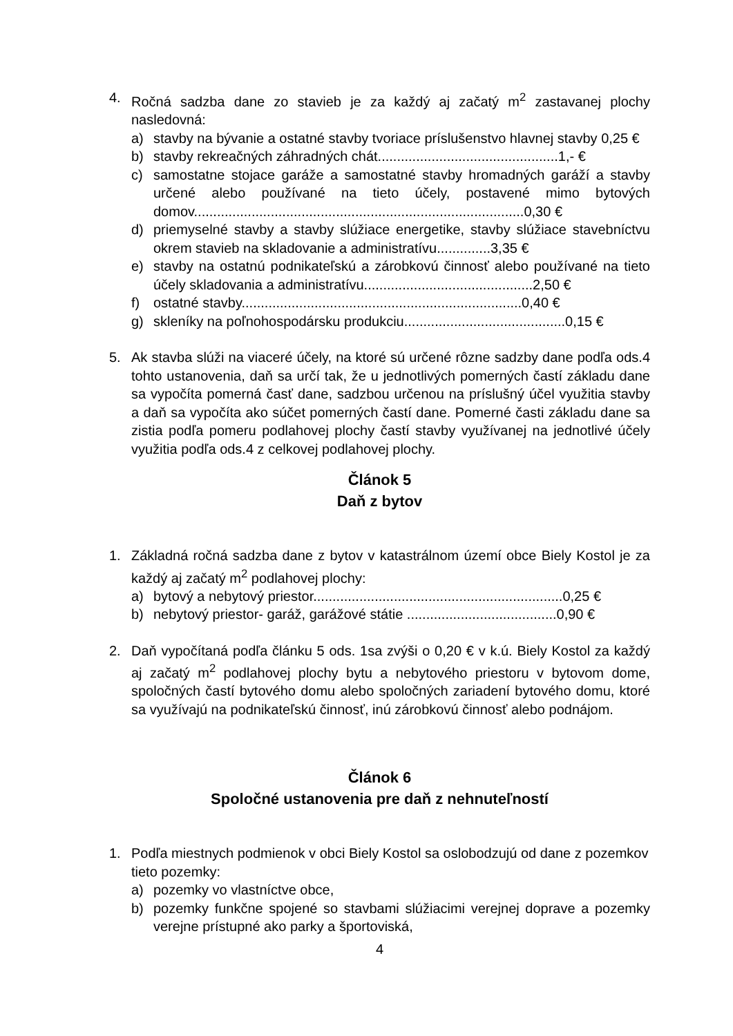4. Ročná sadzba dane zo stavieb je za každý aj začatý m<sup>2</sup> zastavanej plochy nasledovná:
a) stavby na bývanie a ostatné stavby tvoriace príslušenstvo hlavnej stavby 0,25 €
b) stavby rekreačných záhradných chát...............................................1,- €
c) samostatne stojace garáže a samostatné stavby hromadných garáží a stavby určené alebo používané na tieto účely, postavené mimo bytových domov......................................................................................0,30 €
d) priemyselné stavby a stavby slúžiace energetike, stavby slúžiace stavebníctvu okrem stavieb na skladovanie a administratívu..............3,35 €
e) stavby na ostatnú podnikateľskú a zárobkovú činnosť alebo používané na tieto účely skladovania a administratívu............................................2,50 €
f) ostatné stavby.........................................................................0,40 €
g) skleníky na poľnohospodársku produkciu..........................................0,15 €
5. Ak stavba slúži na viaceré účely, na ktoré sú určené rôzne sadzby dane podľa ods.4 tohto ustanovenia, daň sa určí tak, že u jednotlivých pomerných častí základu dane sa vypočíta pomerná časť dane, sadzbou určenou na príslušný účel využitia stavby a daň sa vypočíta ako súčet pomerných častí dane. Pomerné časti základu dane sa zistia podľa pomeru podlahovej plochy častí stavby využívanej na jednotlivé účely využitia podľa ods.4 z celkovej podlahovej plochy.
Článok 5
Daň z bytov
1. Základná ročná sadzba dane z bytov v katastrálnom území obce Biely Kostol je za každý aj začatý m<sup>2</sup> podlahovej plochy:
a) bytový a nebytový priestor.................................................................0,25 €
b) nebytový priestor- garáž, garážové státie .......................................0,90 €
2. Daň vypočítaná podľa článku 5 ods. 1sa zvýši o 0,20 € v k.ú. Biely Kostol za každý aj začatý m<sup>2</sup> podlahovej plochy bytu a nebytového priestoru v bytovom dome, spoločných častí bytového domu alebo spoločných zariadení bytového domu, ktoré sa využívajú na podnikateľskú činnosť, inú zárobkovú činnosť alebo podnájom.
Článok 6
Spoločné ustanovenia pre daň z nehnuteľností
1. Podľa miestnych podmienok v obci Biely Kostol sa oslobodzujú od dane z pozemkov tieto pozemky:
a) pozemky vo vlastníctve obce,
b) pozemky funkčne spojené so stavbami slúžiacimi verejnej doprave a pozemky verejne prístupné ako parky a športoviská,
4